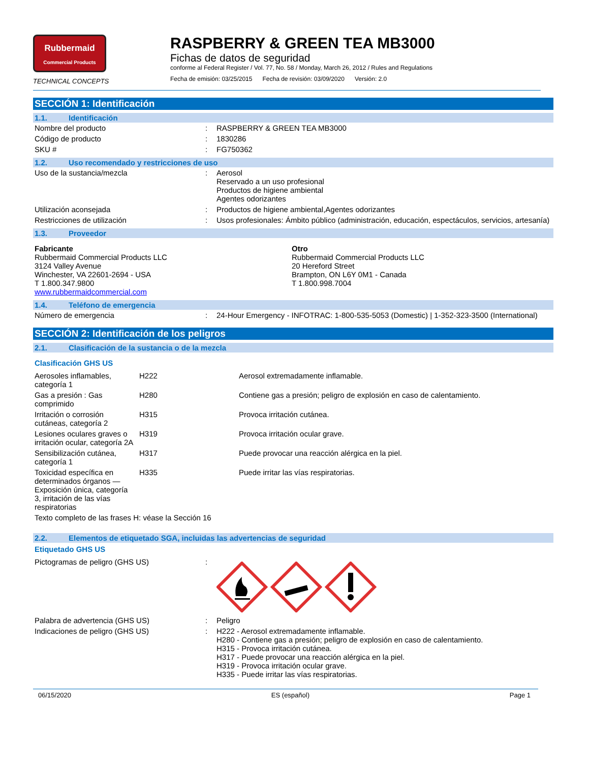Rubbermaid
Commercial Products
TECHNICAL CONCEPTS
RASPBERRY & GREEN TEA MB3000
Fichas de datos de seguridad
conforme al Federal Register / Vol. 77, No. 58 / Monday, March 26, 2012 / Rules and Regulations
Fecha de emisión: 03/25/2015 Fecha de revisión: 03/09/2020 Versión: 2.0
SECCIÓN 1: Identificación
1.1. Identificación
| Nombre del producto | : | RASPBERRY & GREEN TEA MB3000 |
| Código de producto | : | 1830286 |
| SKU # | : | FG750362 |
1.2. Uso recomendado y restricciones de uso
| Uso de la sustancia/mezcla | : | Aerosol Reservado a un uso profesional Productos de higiene ambiental Agentes odorizantes |
| Utilización aconsejada | : | Productos de higiene ambiental,Agentes odorizantes |
| Restricciones de utilización | : | Usos profesionales: Ámbito público (administración, educación, espectáculos, servicios, artesanía) |
1.3. Proveedor
| Fabricante Rubbermaid Commercial Products LLC 3124 Valley Avenue Winchester, VA 22601-2694 - USA T 1.800.347.9800 www.rubbermaidcommercial.com | Otro Rubbermaid Commercial Products LLC 20 Hereford Street Brampton, ON L6Y 0M1 - Canada T 1.800.998.7004 |
1.4. Teléfono de emergencia
| Número de emergencia | : | 24-Hour Emergency - INFOTRAC: 1-800-535-5053 (Domestic) / 1-352-323-3500 (International) |
SECCIÓN 2: Identificación de los peligros
2.1. Clasificación de la sustancia o de la mezcla
Clasificación GHS US
| Aerosoles inflamables, categoría 1 | H222 | Aerosol extremadamente inflamable. |
| Gas a presión : Gas comprimido | H280 | Contiene gas a presión; peligro de explosión en caso de calentamiento. |
| Irritación o corrosión cutáneas, categoría 2 | H315 | Provoca irritación cutánea. |
| Lesiones oculares graves o irritación ocular, categoría 2A | H319 | Provoca irritación ocular grave. |
| Sensibilización cutánea, categoría 1 | H317 | Puede provocar una reacción alérgica en la piel. |
| Toxicidad específica en determinados órganos — Exposición única, categoría 3, irritación de las vías respiratorias | H335 | Puede irritar las vías respiratorias. |
| Texto completo de las frases H: véase la Sección 16 | | |
2.2. Elementos de etiquetado SGA, incluidas las advertencias de seguridad
Etiquetado GHS US
| Pictogramas de peligro (GHS US) | : | |
| Palabra de advertencia (GHS US) | : | Peligro |
| Indicaciones de peligro (GHS US) | : | H222 - Aerosol extremadamente inflamable. H280 - Contiene gas a presión; peligro de explosión en caso de calentamiento. H315 - Provoca irritación cutánea. H317 - Puede provocar una reacción alérgica en la piel. H319 - Provoca irritación ocular grave. H335 - Puede irritar las vías respiratorias. |
06/15/2020 ES (español) Page 1